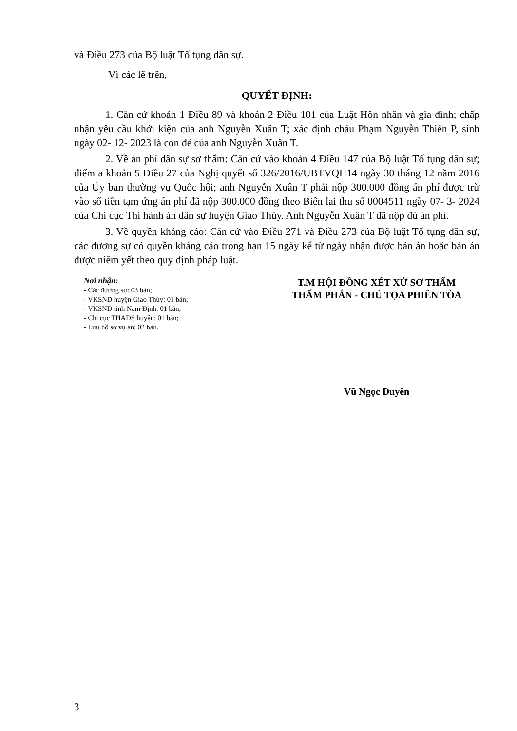và Điều 273 của Bộ luật Tố tụng dân sự.
Vì các lẽ trên,
QUYẾT ĐỊNH:
1. Căn cứ khoản 1 Điều 89 và khoản 2 Điều 101 của Luật Hôn nhân và gia đình; chấp nhận yêu cầu khởi kiện của anh Nguyễn Xuân T; xác định cháu Phạm Nguyễn Thiên P, sinh ngày 02- 12- 2023 là con đẻ của anh Nguyễn Xuân T.
2. Về án phí dân sự sơ thẩm: Căn cứ vào khoản 4 Điều 147 của Bộ luật Tố tụng dân sự; điểm a khoản 5 Điều 27 của Nghị quyết số 326/2016/UBTVQH14 ngày 30 tháng 12 năm 2016 của Ủy ban thường vụ Quốc hội; anh Nguyễn Xuân T phải nộp 300.000 đồng án phí được trừ vào số tiền tạm ứng án phí đã nộp 300.000 đồng theo Biên lai thu số 0004511 ngày 07- 3- 2024 của Chi cục Thi hành án dân sự huyện Giao Thủy. Anh Nguyễn Xuân T đã nộp đủ án phí.
3. Về quyền kháng cáo: Căn cứ vào Điều 271 và Điều 273 của Bộ luật Tố tụng dân sự, các đương sự có quyền kháng cáo trong hạn 15 ngày kể từ ngày nhận được bản án hoặc bản án được niêm yết theo quy định pháp luật.
Nơi nhận:
- Các đương sự: 03 bản;
- VKSND huyện Giao Thủy: 01 bản;
- VKSND tỉnh Nam Định: 01 bản;
- Chi cục THADS huyện: 01 bản;
- Lưu hồ sơ vụ án: 02 bản.
T.M HỘI ĐỒNG XÉT XỬ SƠ THẨM
THẨM PHÁN - CHỦ TỌA PHIÊN TÒA
Vũ Ngọc Duyên
3